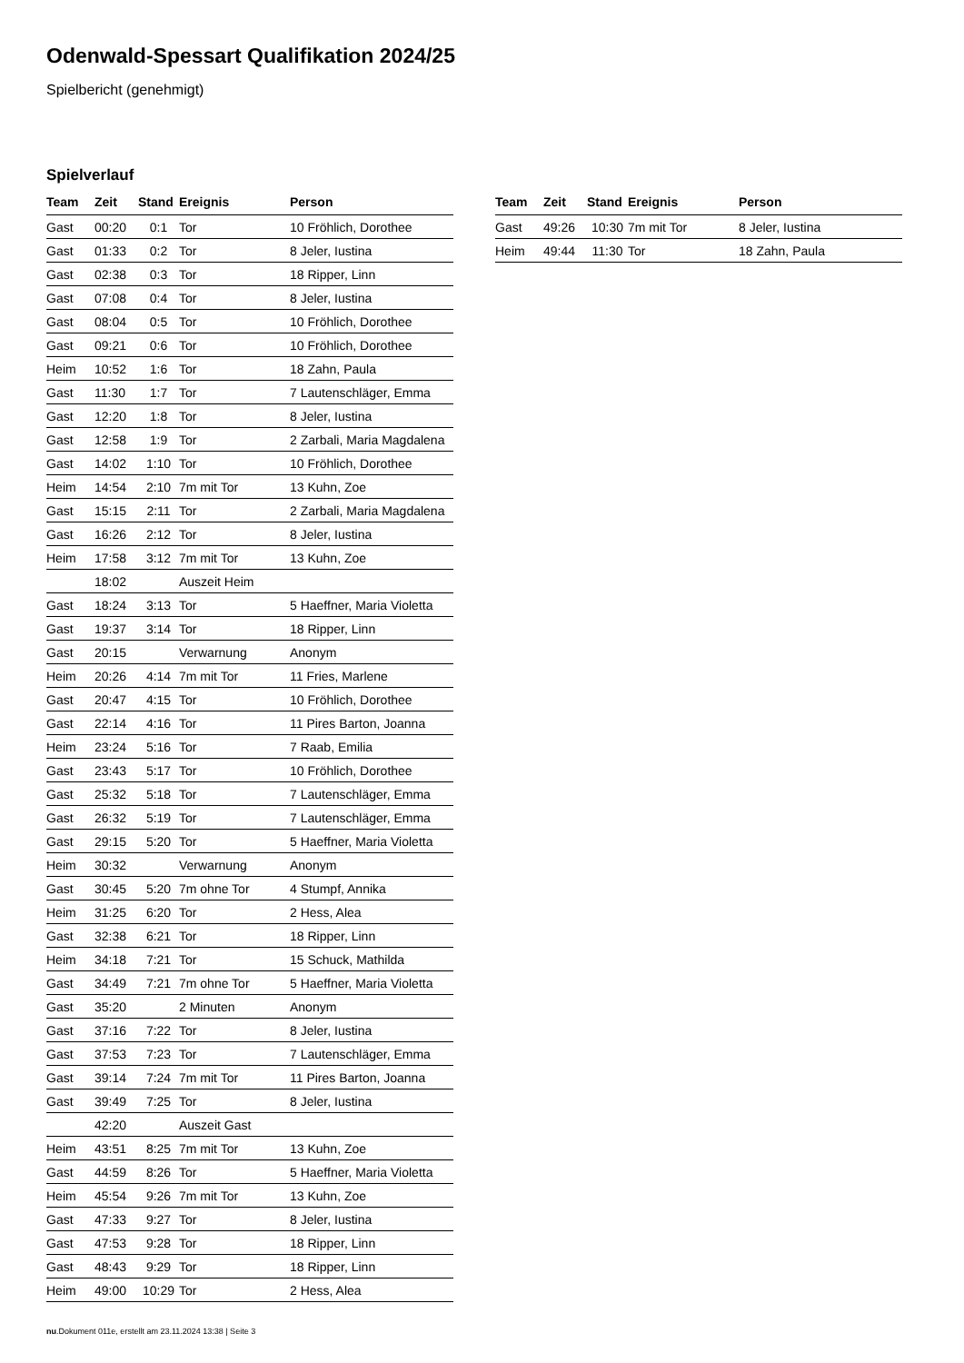Odenwald-Spessart Qualifikation 2024/25
Spielbericht (genehmigt)
Spielverlauf
| Team | Zeit | Stand | Ereignis | Person |
| --- | --- | --- | --- | --- |
| Gast | 00:20 | 0:1 | Tor | 10 Fröhlich, Dorothee |
| Gast | 01:33 | 0:2 | Tor | 8 Jeler, Iustina |
| Gast | 02:38 | 0:3 | Tor | 18 Ripper, Linn |
| Gast | 07:08 | 0:4 | Tor | 8 Jeler, Iustina |
| Gast | 08:04 | 0:5 | Tor | 10 Fröhlich, Dorothee |
| Gast | 09:21 | 0:6 | Tor | 10 Fröhlich, Dorothee |
| Heim | 10:52 | 1:6 | Tor | 18 Zahn, Paula |
| Gast | 11:30 | 1:7 | Tor | 7 Lautenschläger, Emma |
| Gast | 12:20 | 1:8 | Tor | 8 Jeler, Iustina |
| Gast | 12:58 | 1:9 | Tor | 2 Zarbali, Maria Magdalena |
| Gast | 14:02 | 1:10 | Tor | 10 Fröhlich, Dorothee |
| Heim | 14:54 | 2:10 | 7m mit Tor | 13 Kuhn, Zoe |
| Gast | 15:15 | 2:11 | Tor | 2 Zarbali, Maria Magdalena |
| Gast | 16:26 | 2:12 | Tor | 8 Jeler, Iustina |
| Heim | 17:58 | 3:12 | 7m mit Tor | 13 Kuhn, Zoe |
| | 18:02 | | Auszeit Heim | |
| Gast | 18:24 | 3:13 | Tor | 5 Haeffner, Maria Violetta |
| Gast | 19:37 | 3:14 | Tor | 18 Ripper, Linn |
| Gast | 20:15 | | Verwarnung | Anonym |
| Heim | 20:26 | 4:14 | 7m mit Tor | 11 Fries, Marlene |
| Gast | 20:47 | 4:15 | Tor | 10 Fröhlich, Dorothee |
| Gast | 22:14 | 4:16 | Tor | 11 Pires Barton, Joanna |
| Heim | 23:24 | 5:16 | Tor | 7 Raab, Emilia |
| Gast | 23:43 | 5:17 | Tor | 10 Fröhlich, Dorothee |
| Gast | 25:32 | 5:18 | Tor | 7 Lautenschläger, Emma |
| Gast | 26:32 | 5:19 | Tor | 7 Lautenschläger, Emma |
| Gast | 29:15 | 5:20 | Tor | 5 Haeffner, Maria Violetta |
| Heim | 30:32 | | Verwarnung | Anonym |
| Gast | 30:45 | 5:20 | 7m ohne Tor | 4 Stumpf, Annika |
| Heim | 31:25 | 6:20 | Tor | 2 Hess, Alea |
| Gast | 32:38 | 6:21 | Tor | 18 Ripper, Linn |
| Heim | 34:18 | 7:21 | Tor | 15 Schuck, Mathilda |
| Gast | 34:49 | 7:21 | 7m ohne Tor | 5 Haeffner, Maria Violetta |
| Gast | 35:20 | | 2 Minuten | Anonym |
| Gast | 37:16 | 7:22 | Tor | 8 Jeler, Iustina |
| Gast | 37:53 | 7:23 | Tor | 7 Lautenschläger, Emma |
| Gast | 39:14 | 7:24 | 7m mit Tor | 11 Pires Barton, Joanna |
| Gast | 39:49 | 7:25 | Tor | 8 Jeler, Iustina |
| | 42:20 | | Auszeit Gast | |
| Heim | 43:51 | 8:25 | 7m mit Tor | 13 Kuhn, Zoe |
| Gast | 44:59 | 8:26 | Tor | 5 Haeffner, Maria Violetta |
| Heim | 45:54 | 9:26 | 7m mit Tor | 13 Kuhn, Zoe |
| Gast | 47:33 | 9:27 | Tor | 8 Jeler, Iustina |
| Gast | 47:53 | 9:28 | Tor | 18 Ripper, Linn |
| Gast | 48:43 | 9:29 | Tor | 18 Ripper, Linn |
| Heim | 49:00 | 10:29 | Tor | 2 Hess, Alea |
| Team | Zeit | Stand | Ereignis | Person |
| --- | --- | --- | --- | --- |
| Gast | 49:26 | 10:30 | 7m mit Tor | 8 Jeler, Iustina |
| Heim | 49:44 | 11:30 | Tor | 18 Zahn, Paula |
nu.Dokument 011e, erstellt am 23.11.2024 13:38 | Seite 3